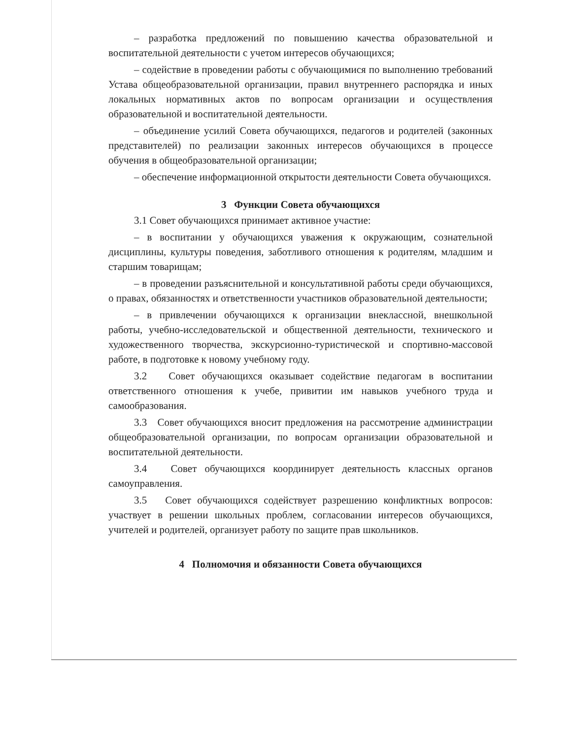– разработка предложений по повышению качества образовательной и воспитательной деятельности с учетом интересов обучающихся;
– содействие в проведении работы с обучающимися по выполнению требований Устава общеобразовательной организации, правил внутреннего распорядка и иных локальных нормативных актов по вопросам организации и осуществления образовательной и воспитательной деятельности.
– объединение усилий Совета обучающихся, педагогов и родителей (законных представителей) по реализации законных интересов обучающихся в процессе обучения в общеобразовательной организации;
– обеспечение информационной открытости деятельности Совета обучающихся.
3 Функции Совета обучающихся
3.1 Совет обучающихся принимает активное участие:
– в воспитании у обучающихся уважения к окружающим, сознательной дисциплины, культуры поведения, заботливого отношения к родителям, младшим и старшим товарищам;
– в проведении разъяснительной и консультативной работы среди обучающихся, о правах, обязанностях и ответственности участников образовательной деятельности;
– в привлечении обучающихся к организации внеклассной, внешкольной работы, учебно-исследовательской и общественной деятельности, технического и художественного творчества, экскурсионно-туристической и спортивно-массовой работе, в подготовке к новому учебному году.
3.2 Совет обучающихся оказывает содействие педагогам в воспитании ответственного отношения к учебе, привитии им навыков учебного труда и самообразования.
3.3 Совет обучающихся вносит предложения на рассмотрение администрации общеобразовательной организации, по вопросам организации образовательной и воспитательной деятельности.
3.4 Совет обучающихся координирует деятельность классных органов самоуправления.
3.5 Совет обучающихся содействует разрешению конфликтных вопросов: участвует в решении школьных проблем, согласовании интересов обучающихся, учителей и родителей, организует работу по защите прав школьников.
4 Полномочия и обязанности Совета обучающихся